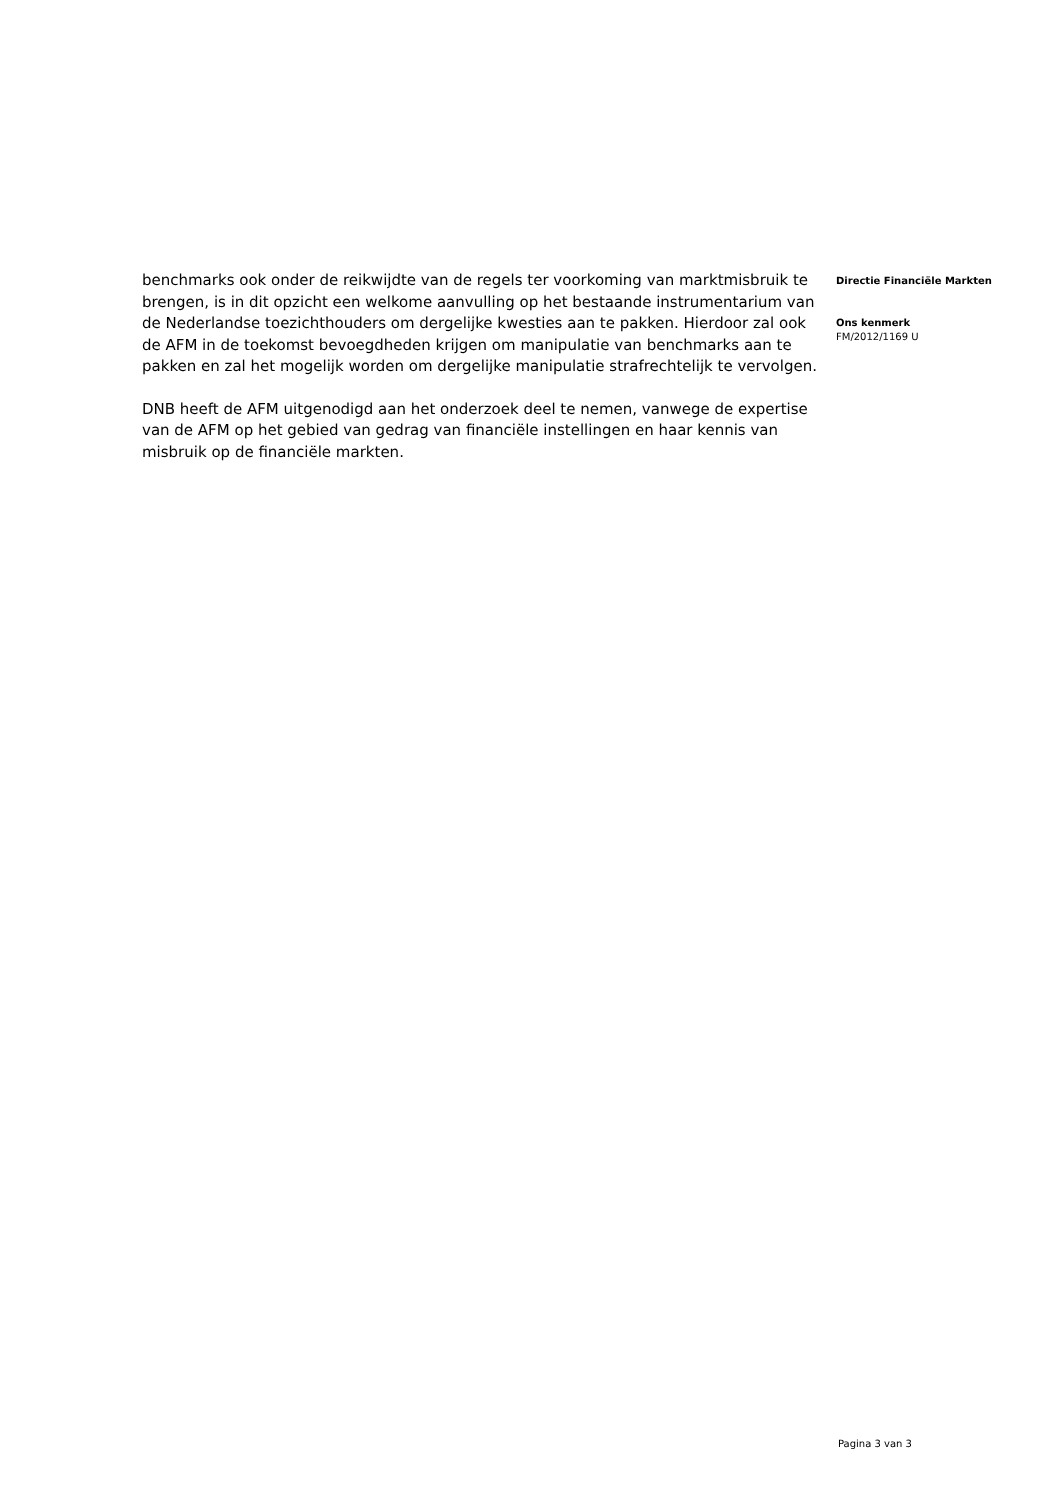benchmarks ook onder de reikwijdte van de regels ter voorkoming van marktmisbruik te brengen, is in dit opzicht een welkome aanvulling op het bestaande instrumentarium van de Nederlandse toezichthouders om dergelijke kwesties aan te pakken. Hierdoor zal ook de AFM in de toekomst bevoegdheden krijgen om manipulatie van benchmarks aan te pakken en zal het mogelijk worden om dergelijke manipulatie strafrechtelijk te vervolgen.
DNB heeft de AFM uitgenodigd aan het onderzoek deel te nemen, vanwege de expertise van de AFM op het gebied van gedrag van financiële instellingen en haar kennis van misbruik op de financiële markten.
Directie Financiële Markten
Ons kenmerk
FM/2012/1169 U
Pagina 3 van 3